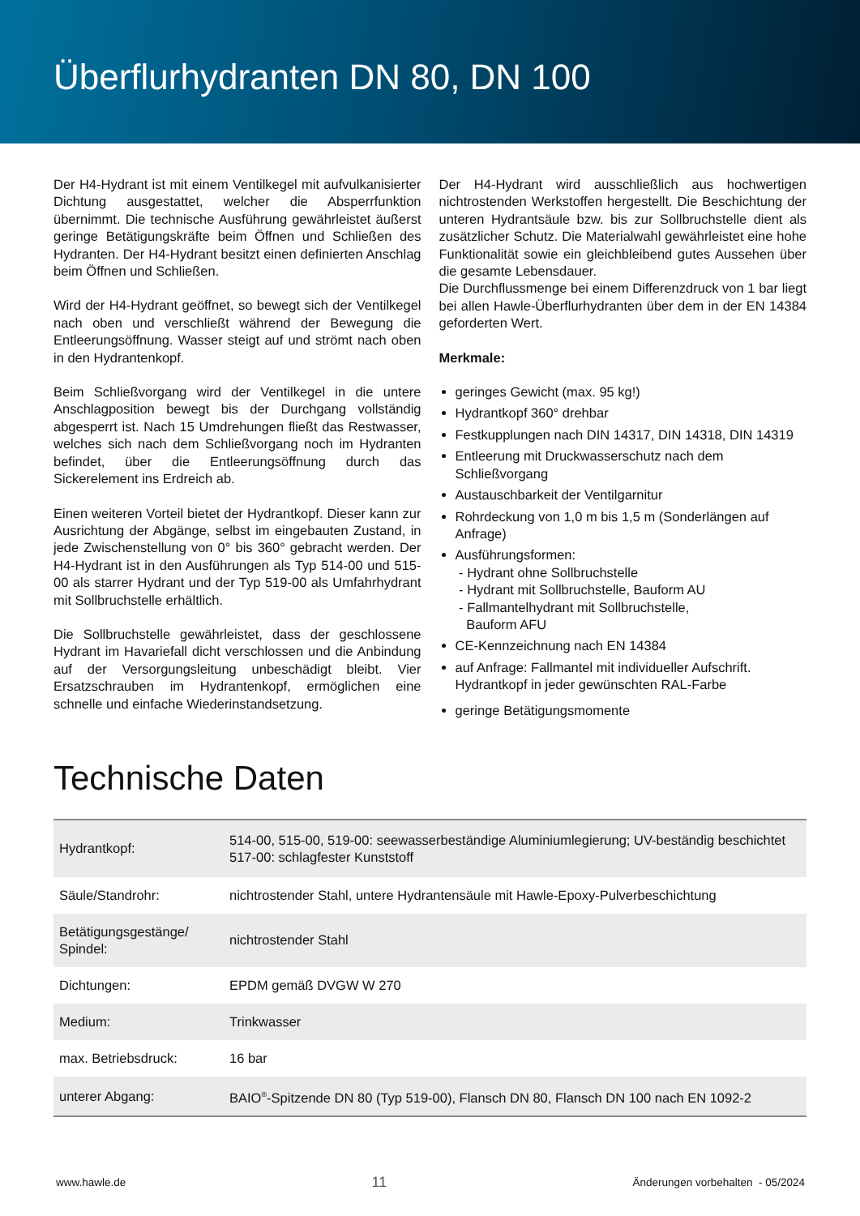Überflurhydranten DN 80, DN 100
Der H4-Hydrant ist mit einem Ventilkegel mit aufvulkanisierter Dichtung ausgestattet, welcher die Absperrfunktion übernimmt. Die technische Ausführung gewährleistet äußerst geringe Betätigungskräfte beim Öffnen und Schließen des Hydranten. Der H4-Hydrant besitzt einen definierten Anschlag beim Öffnen und Schließen.
Wird der H4-Hydrant geöffnet, so bewegt sich der Ventilkegel nach oben und verschließt während der Bewegung die Entleerungsöffnung. Wasser steigt auf und strömt nach oben in den Hydrantenkopf.
Beim Schließvorgang wird der Ventilkegel in die untere Anschlagposition bewegt bis der Durchgang vollständig abgesperrt ist. Nach 15 Umdrehungen fließt das Restwasser, welches sich nach dem Schließvorgang noch im Hydranten befindet, über die Entleerungsöffnung durch das Sickerelement ins Erdreich ab.
Einen weiteren Vorteil bietet der Hydrantkopf. Dieser kann zur Ausrichtung der Abgänge, selbst im eingebauten Zustand, in jede Zwischenstellung von 0° bis 360° gebracht werden. Der H4-Hydrant ist in den Ausführungen als Typ 514-00 und 515-00 als starrer Hydrant und der Typ 519-00 als Umfahrhydrant mit Sollbruchstelle erhältlich.
Die Sollbruchstelle gewährleistet, dass der geschlossene Hydrant im Havariefall dicht verschlossen und die Anbindung auf der Versorgungsleitung unbeschädigt bleibt. Vier Ersatzschrauben im Hydrantenkopf, ermöglichen eine schnelle und einfache Wiederinstandsetzung.
Der H4-Hydrant wird ausschließlich aus hochwertigen nichtrostenden Werkstoffen hergestellt. Die Beschichtung der unteren Hydrantsäule bzw. bis zur Sollbruchstelle dient als zusätzlicher Schutz. Die Materialwahl gewährleistet eine hohe Funktionalität sowie ein gleichbleibend gutes Aussehen über die gesamte Lebensdauer.
Die Durchflussmenge bei einem Differenzdruck von 1 bar liegt bei allen Hawle-Überflurhydranten über dem in der EN 14384 geforderten Wert.
Merkmale:
geringes Gewicht (max. 95 kg!)
Hydrantkopf 360° drehbar
Festkupplungen nach DIN 14317, DIN 14318, DIN 14319
Entleerung mit Druckwasserschutz nach dem Schließvorgang
Austauschbarkeit der Ventilgarnitur
Rohrdeckung von 1,0 m bis 1,5 m (Sonderlängen auf Anfrage)
Ausführungsformen:
- Hydrant ohne Sollbruchstelle
- Hydrant mit Sollbruchstelle, Bauform AU
- Fallmantelhydrant mit Sollbruchstelle,
Bauform AFU
CE-Kennzeichnung nach EN 14384
auf Anfrage: Fallmantel mit individueller Aufschrift. Hydrantkopf in jeder gewünschten RAL-Farbe
geringe Betätigungsmomente
Technische Daten
| Hydrantkopf: | 514-00, 515-00, 519-00: seewasserbeständige Aluminiumlegierung; UV-beständig beschichtet 517-00: schlagfester Kunststoff |
| Säule/Standrohr: | nichtrostender Stahl, untere Hydrantensäule mit Hawle-Epoxy-Pulverbeschichtung |
| Betätigungsgestänge/ Spindel: | nichtrostender Stahl |
| Dichtungen: | EPDM gemäß DVGW W 270 |
| Medium: | Trinkwasser |
| max. Betriebsdruck: | 16 bar |
| unterer Abgang: | BAIO<sup>®</sup>-Spitzende DN 80 (Typ 519-00), Flansch DN 80, Flansch DN 100 nach EN 1092-2 |
www.hawle.de 11 Änderungen vorbehalten - 05/2024